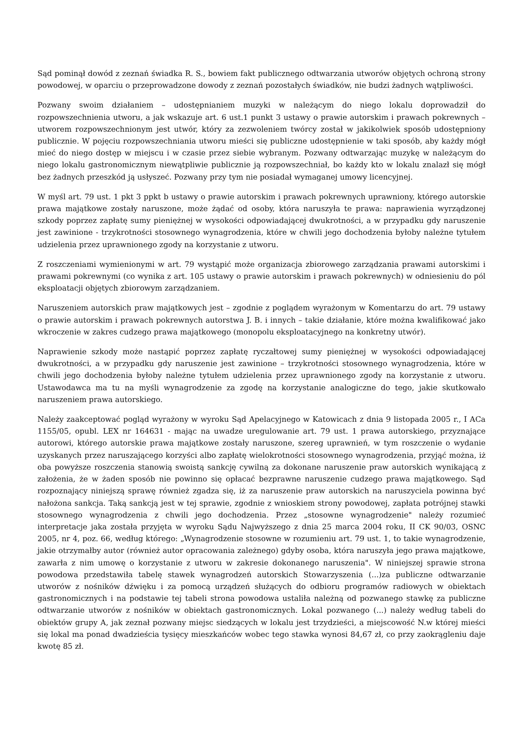Sąd pominął dowód z zeznań świadka R. S., bowiem fakt publicznego odtwarzania utworów objętych ochroną strony powodowej, w oparciu o przeprowadzone dowody z zeznań pozostałych świadków, nie budzi żadnych wątpliwości.
Pozwany swoim działaniem – udostępnianiem muzyki w należącym do niego lokalu doprowadził do rozpowszechnienia utworu, a jak wskazuje art. 6 ust.1 punkt 3 ustawy o prawie autorskim i prawach pokrewnych – utworem rozpowszechnionym jest utwór, który za zezwoleniem twórcy został w jakikolwiek sposób udostępniony publicznie. W pojęciu rozpowszechniania utworu mieści się publiczne udostępnienie w taki sposób, aby każdy mógł mieć do niego dostęp w miejscu i w czasie przez siebie wybranym. Pozwany odtwarzając muzykę w należącym do niego lokalu gastronomicznym niewątpliwie publicznie ją rozpowszechniał, bo każdy kto w lokalu znalazł się mógł bez żadnych przeszkód ją usłyszeć. Pozwany przy tym nie posiadał wymaganej umowy licencyjnej.
W myśl art. 79 ust. 1 pkt 3 ppkt b ustawy o prawie autorskim i prawach pokrewnych uprawniony, którego autorskie prawa majątkowe zostały naruszone, może żądać od osoby, która naruszyła te prawa: naprawienia wyrządzonej szkody poprzez zapłatę sumy pieniężnej w wysokości odpowiadającej dwukrotności, a w przypadku gdy naruszenie jest zawinione - trzykrotności stosownego wynagrodzenia, które w chwili jego dochodzenia byłoby należne tytułem udzielenia przez uprawnionego zgody na korzystanie z utworu.
Z roszczeniami wymienionymi w art. 79 wystąpić może organizacja zbiorowego zarządzania prawami autorskimi i prawami pokrewnymi (co wynika z art. 105 ustawy o prawie autorskim i prawach pokrewnych) w odniesieniu do pól eksploatacji objętych zbiorowym zarządzaniem.
Naruszeniem autorskich praw majątkowych jest – zgodnie z poglądem wyrażonym w Komentarzu do art. 79 ustawy o prawie autorskim i prawach pokrewnych autorstwa J. B. i innych – takie działanie, które można kwalifikować jako wkroczenie w zakres cudzego prawa majątkowego (monopolu eksploatacyjnego na konkretny utwór).
Naprawienie szkody może nastąpić poprzez zapłatę ryczałtowej sumy pieniężnej w wysokości odpowiadającej dwukrotności, a w przypadku gdy naruszenie jest zawinione – trzykrotności stosownego wynagrodzenia, które w chwili jego dochodzenia byłoby należne tytułem udzielenia przez uprawnionego zgody na korzystanie z utworu. Ustawodawca ma tu na myśli wynagrodzenie za zgodę na korzystanie analogiczne do tego, jakie skutkowało naruszeniem prawa autorskiego.
Należy zaakceptować pogląd wyrażony w wyroku Sąd Apelacyjnego w Katowicach z dnia 9 listopada 2005 r., I ACa 1155/05, opubl. LEX nr 164631 - mając na uwadze uregulowanie art. 79 ust. 1 prawa autorskiego, przyznające autorowi, którego autorskie prawa majątkowe zostały naruszone, szereg uprawnień, w tym roszczenie o wydanie uzyskanych przez naruszającego korzyści albo zapłatę wielokrotności stosownego wynagrodzenia, przyjąć można, iż oba powyższe roszczenia stanowią swoistą sankcję cywilną za dokonane naruszenie praw autorskich wynikającą z założenia, że w żaden sposób nie powinno się opłacać bezprawne naruszenie cudzego prawa majątkowego. Sąd rozpoznający niniejszą sprawę również zgadza się, iż za naruszenie praw autorskich na naruszyciela powinna być nałożona sankcja. Taką sankcją jest w tej sprawie, zgodnie z wnioskiem strony powodowej, zapłata potrójnej stawki stosownego wynagrodzenia z chwili jego dochodzenia. Przez „stosowne wynagrodzenie" należy rozumieć interpretacje jaka została przyjęta w wyroku Sądu Najwyższego z dnia 25 marca 2004 roku, II CK 90/03, OSNC 2005, nr 4, poz. 66, według którego: „Wynagrodzenie stosowne w rozumieniu art. 79 ust. 1, to takie wynagrodzenie, jakie otrzymałby autor (również autor opracowania zależnego) gdyby osoba, która naruszyła jego prawa majątkowe, zawarła z nim umowę o korzystanie z utworu w zakresie dokonanego naruszenia". W niniejszej sprawie strona powodowa przedstawiła tabelę stawek wynagrodzeń autorskich Stowarzyszenia (...)za publiczne odtwarzanie utworów z nośników dźwięku i za pomocą urządzeń służących do odbioru programów radiowych w obiektach gastronomicznych i na podstawie tej tabeli strona powodowa ustaliła należną od pozwanego stawkę za publiczne odtwarzanie utworów z nośników w obiektach gastronomicznych. Lokal pozwanego (...) należy według tabeli do obiektów grupy A, jak zeznał pozwany miejsc siedzących w lokalu jest trzydzieści, a miejscowość N.w której mieści się lokal ma ponad dwadzieścia tysięcy mieszkańców wobec tego stawka wynosi 84,67 zł, co przy zaokrągleniu daje kwotę 85 zł.